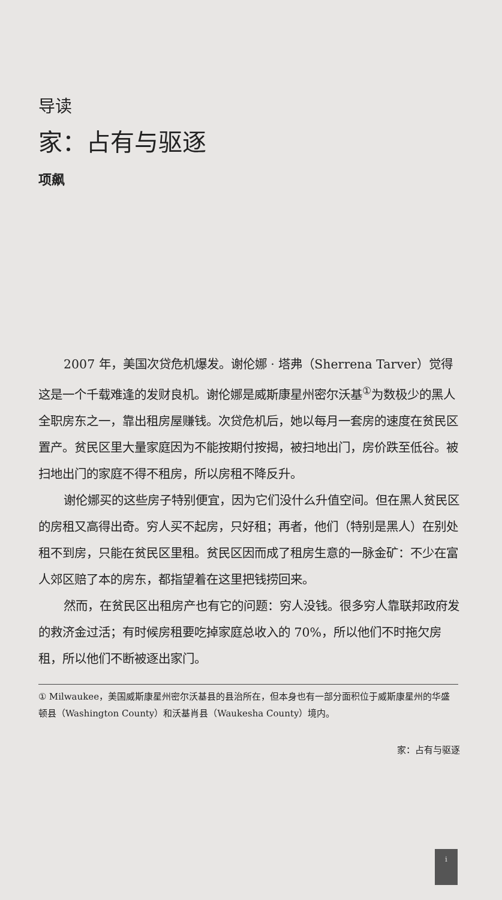导读
家：占有与驱逐
项飙
2007 年，美国次贷危机爆发。谢伦娜 · 塔弗（Sherrena Tarver）觉得这是一个千载难逢的发财良机。谢伦娜是威斯康星州密尔沃基<sup>①</sup>为数极少的黑人全职房东之一，靠出租房屋赚钱。次贷危机后，她以每月一套房的速度在贫民区置产。贫民区里大量家庭因为不能按期付按揭，被扫地出门，房价跌至低谷。被扫地出门的家庭不得不租房，所以房租不降反升。
谢伦娜买的这些房子特别便宜，因为它们没什么升值空间。但在黑人贫民区的房租又高得出奇。穷人买不起房，只好租；再者，他们（特别是黑人）在别处租不到房，只能在贫民区里租。贫民区因而成了租房生意的一脉金矿：不少在富人郊区赔了本的房东，都指望着在这里把钱捞回来。
然而，在贫民区出租房产也有它的问题：穷人没钱。很多穷人靠联邦政府发的救济金过活；有时候房租要吃掉家庭总收入的 70%，所以他们不时拖欠房租，所以他们不断被逐出家门。
① Milwaukee，美国威斯康星州密尔沃基县的县治所在，但本身也有一部分面积位于威斯康星州的华盛顿县（Washington County）和沃基肖县（Waukesha County）境内。
家：占有与驱逐
i